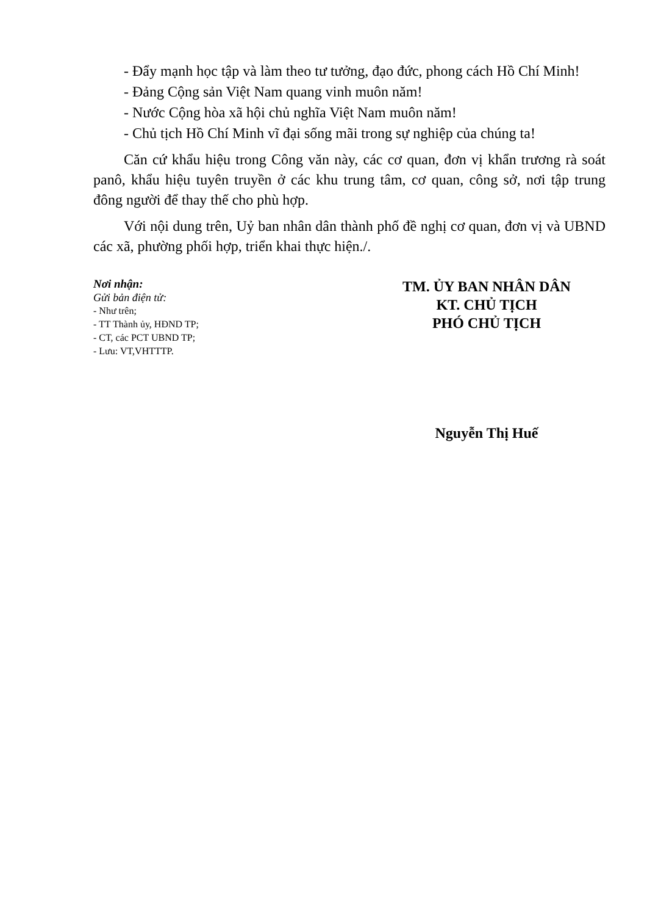- Đẩy mạnh học tập và làm theo tư tưởng, đạo đức, phong cách Hồ Chí Minh!
- Đảng Cộng sản Việt Nam quang vinh muôn năm!
- Nước Cộng hòa xã hội chủ nghĩa Việt Nam muôn năm!
- Chủ tịch Hồ Chí Minh vĩ đại sống mãi trong sự nghiệp của chúng ta!
Căn cứ khẩu hiệu trong Công văn này, các cơ quan, đơn vị khẩn trương rà soát panô, khẩu hiệu tuyên truyền ở các khu trung tâm, cơ quan, công sở, nơi tập trung đông người để thay thế cho phù hợp.
Với nội dung trên, Uỷ ban nhân dân thành phố đề nghị cơ quan, đơn vị và UBND các xã, phường phối hợp, triển khai thực hiện./.
Nơi nhận:
Gửi bản điện tử:
- Như trên;
- TT Thành ủy, HĐND TP;
- CT, các PCT UBND TP;
- Lưu: VT,VHTTTP.
TM. ỦY BAN NHÂN DÂN
KT. CHỦ TỊCH
PHÓ CHỦ TỊCH
Nguyễn Thị Huế